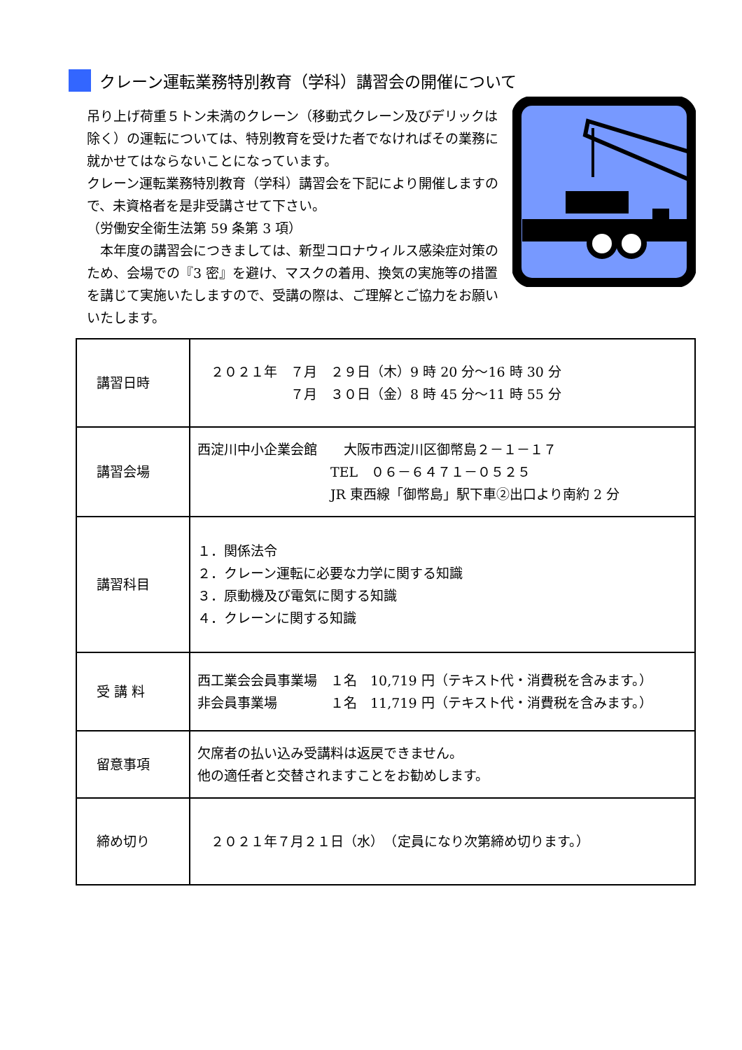クレーン運転業務特別教育（学科）講習会の開催について
吊り上げ荷重５トン未満のクレーン（移動式クレーン及びデリックは除く）の運転については、特別教育を受けた者でなければその業務に就かせてはならないことになっています。
クレーン運転業務特別教育（学科）講習会を下記により開催しますので、未資格者を是非受講させて下さい。
（労働安全衛生法第 59 条第 3 項）
　本年度の講習会につきましては、新型コロナウィルス感染症対策のため、会場での『3 密』を避け、マスクの着用、換気の実施等の措置を講じて実施いたしますので、受講の際は、ご理解とご協力をお願いいたします。
| 講習日時 | ２０２１年 ７月 ２９日（木）9 時 20 分～16 時 30 分 ７月 ３０日（金）8 時 45 分～11 時 55 分 |
| 講習会場 | 西淀川中小企業会館 大阪市西淀川区御幣島２－１－１７ TEL ０６－６４７１－０５２５ JR 東西線「御幣島」駅下車②出口より南約 2 分 |
| 講習科目 | １．関係法令 ２．クレーン運転に必要な力学に関する知識 ３．原動機及び電気に関する知識 ４．クレーンに関する知識 |
| 受 講 料 | 西工業会会員事業場 １名 10,719 円（テキスト代・消費税を含みます。） 非会員事業場 １名 11,719 円（テキスト代・消費税を含みます。） |
| 留意事項 | 欠席者の払い込み受講料は返戻できません。 他の適任者と交替されますことをお勧めします。 |
| 締め切り | ２０２１年７月２１日（水） （定員になり次第締め切ります。） |